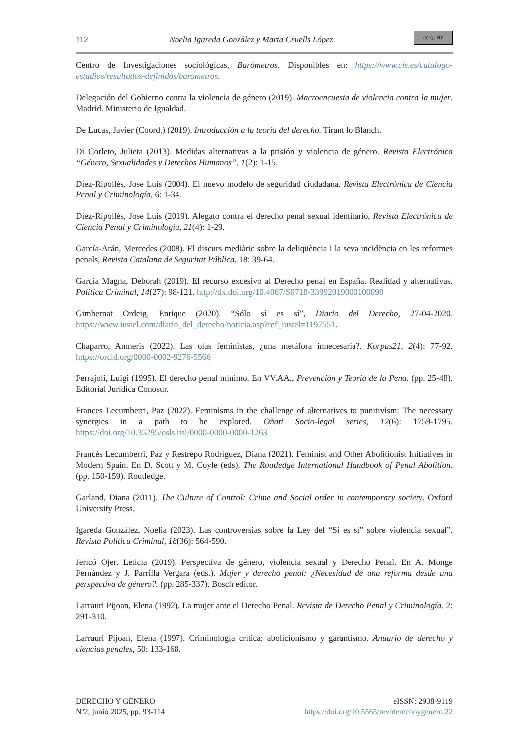112 Noelia Igareda González y Marta Cruells López
cc ⓘ BY
Centro de Investigaciones sociológicas, Barómetros. Disponibles en: https://www.cis.es/catalogo-estudios/resultados-definidos/barometros.
Delegación del Gobierno contra la violencia de género (2019). Macroencuesta de violencia contra la mujer. Madrid. Ministerio de Igualdad.
De Lucas, Javier (Coord.) (2019). Introducción a la teoría del derecho. Tirant lo Blanch.
Di Corleto, Julieta (2013). Medidas alternativas a la prisión y violencia de género. Revista Electrónica “Género, Sexualidades y Derechos Humanos”, 1(2): 1-15.
Díez-Ripollés, Jose Luis (2004). El nuevo modelo de seguridad ciudadana. Revista Electrónica de Ciencia Penal y Criminología, 6: 1-34.
Díez-Ripollés, Jose Luis (2019). Alegato contra el derecho penal sexual identitario, Revista Electrónica de Ciencia Penal y Criminología, 21(4): 1-29.
García-Arán, Mercedes (2008). El discurs mediàtic sobre la deliqüència i la seva incidència en les reformes penals, Revista Catalana de Seguritat Pública, 18: 39-64.
García Magna, Deborah (2019). El recurso excesivo al Derecho penal en España. Realidad y alternativas. Política Criminal, 14(27): 98-121. http://dx.doi.org/10.4067/S0718-33992019000100098
Gimbernat Ordeig, Enrique (2020). “Sólo sí es sí”, Diario del Derecho, 27-04-2020. https://www.iustel.com/diario_del_derecho/noticia.asp?ref_iustel=1197551.
Chaparro, Amneris (2022). Las olas feministas, ¿una metáfora innecesaria?. Korpus21, 2(4): 77-92. https://orcid.org/0000-0002-9276-5566
Ferrajoli, Luigi (1995). El derecho penal mínimo. En VV.AA., Prevención y Teoría de la Pena. (pp. 25-48). Editorial Jurídica Conosur.
Frances Lecumberri, Paz (2022). Feminisms in the challenge of alternatives to punitivism: The necessary synergies in a path to be explored. Oñati Socio-legal series, 12(6): 1759-1795. https://doi.org/10.35295/osls.iisl/0000-0000-0000-1263
Francés Lecumberri, Paz y Restrepo Rodríguez, Diana (2021). Feminist and Other Abolitionist Initiatives in Modern Spain. En D. Scott y M. Coyle (eds). The Routledge International Handbook of Penal Abolition. (pp. 150-159). Routledge.
Garland, Diana (2011). The Culture of Control: Crime and Social order in contemporary society. Oxford University Press.
Igareda González, Noelia (2023). Las controversias sobre la Ley del “Si es sí” sobre violencia sexual”. Revista Política Criminal, 18(36): 564-590.
Jericó Ojer, Leticia (2019). Perspectiva de género, violencia sexual y Derecho Penal. En A. Monge Fernández y J. Parrilla Vergara (eds.). Mujer y derecho penal: ¿Necesidad de una reforma desde una perspectiva de género?. (pp. 285-337). Bosch editor.
Larrauri Pijoan, Elena (1992). La mujer ante el Derecho Penal. Revista de Derecho Penal y Criminología. 2: 291-310.
Larrauri Pijoan, Elena (1997). Criminología crítica: abolicionismo y garantismo. Anuario de derecho y ciencias penales, 50: 133-168.
DERECHO Y GÉNERO
Nº2, junio 2025, pp. 93-114
eISSN: 2938-9119
https://doi.org/10.5565/rev/derechoygenero.22